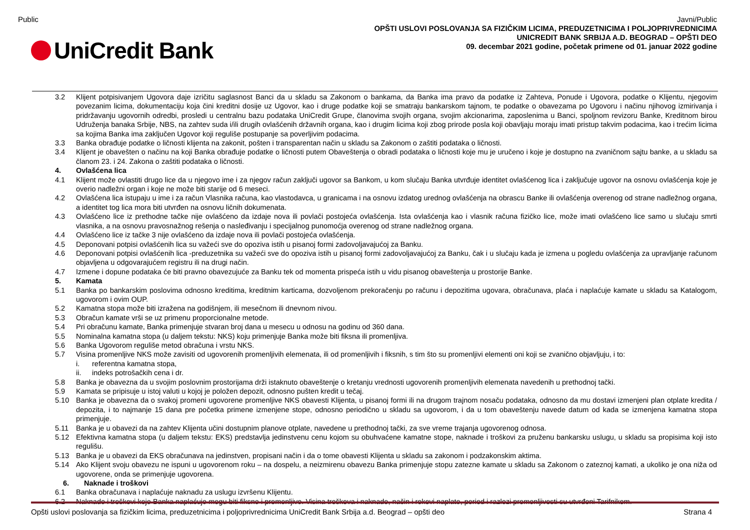Public
UniCredit Bank
Javni/Public
OPŠTI USLOVI POSLOVANJA SA FIZIČKIM LICIMA, PREDUZETNICIMA I POLJOPRIVREDNICIMA
UNICREDIT BANK SRBIJA A.D. BEOGRAD – OPŠTI DEO
09. decembar 2021 godine, početak primene od 01. januar 2022 godine
3.2 Klijent potpisivanjem Ugovora daje izričitu saglasnost Banci da u skladu sa Zakonom o bankama, da Banka ima pravo da podatke iz Zahteva, Ponude i Ugovora, podatke o Klijentu, njegovim povezanim licima, dokumentaciju koja čini kreditni dosije uz Ugovor, kao i druge podatke koji se smatraju bankarskom tajnom, te podatke o obavezama po Ugovoru i načinu njihovog izmirivanja i pridržavanju ugovornih odredbi, prosledi u centralnu bazu podataka UniCredit Grupe, članovima svojih organa, svojim akcionarima, zaposlenima u Banci, spoljnom revizoru Banke, Kreditnom birou Udruženja banaka Srbije, NBS, na zahtev suda i/ili drugih ovlašćenih državnih organa, kao i drugim licima koji zbog prirode posla koji obavljaju moraju imati pristup takvim podacima, kao i trećim licima sa kojima Banka ima zaključen Ugovor koji reguliše postupanje sa poverljivim podacima.
3.3 Banka obrađuje podatke o ličnosti klijenta na zakonit, pošten i transparentan način u skladu sa Zakonom o zaštiti podataka o ličnosti.
3.4 Klijent je obavešten o načinu na koji Banka obrađuje podatke o ličnosti putem Obaveštenja o obradi podataka o ličnosti koje mu je uručeno i koje je dostupno na zvaničnom sajtu banke, a u skladu sa članom 23. i 24. Zakona o zaštiti podataka o ličnosti.
4. Ovlašćena lica
4.1 Klijent može ovlastiti drugo lice da u njegovo ime i za njegov račun zaključi ugovor sa Bankom, u kom slučaju Banka utvrđuje identitet ovlašćenog lica i zaključuje ugovor na osnovu ovlašćenja koje je overio nadležni organ i koje ne može biti starije od 6 meseci.
4.2 Ovlašćena lica istupaju u ime i za račun Vlasnika računa, kao vlastodavca, u granicama i na osnovu izdatog urednog ovlašćenja na obrascu Banke ili ovlašćenja overenog od strane nadležnog organa, a identitet tog lica mora biti utvrđen na osnovu ličnih dokumenata.
4.3 Ovlašćeno lice iz prethodne tačke nije ovlašćeno da izdaje nova ili povlači postojeća ovlašćenja. Ista ovlašćenja kao i vlasnik računa fizičko lice, može imati ovlašćeno lice samo u slučaju smrti vlasnika, a na osnovu pravosnažnog rešenja o nasleđivanju i specijalnog punomoćja overenog od strane nadležnog organa.
4.4 Ovlašćeno lice iz tačke 3 nije ovlašćeno da izdaje nova ili povlači postojeća ovlašćenja.
4.5 Deponovani potpisi ovlašćenih lica su važeći sve do opoziva istih u pisanoj formi zadovoljavajućoj za Banku.
4.6 Deponovani potpisi ovlašćenih lica -preduzetnika su važeći sve do opoziva istih u pisanoj formi zadovoljavajućoj za Banku, čak i u slučaju kada je izmena u pogledu ovlašćenja za upravljanje računom objavljena u odgovarajućem registru ili na drugi način.
4.7 Izmene i dopune podataka će biti pravno obavezujuće za Banku tek od momenta prispeća istih u vidu pisanog obaveštenja u prostorije Banke.
5. Kamata
5.1 Banka po bankarskim poslovima odnosno kreditima, kreditnim karticama, dozvoljenom prekoračenju po računu i depozitima ugovara, obračunava, plaća i naplaćuje kamate u skladu sa Katalogom, ugovorom i ovim OUP.
5.2 Kamatna stopa može biti izražena na godišnjem, ili mesečnom ili dnevnom nivou.
5.3 Obračun kamate vrši se uz primenu proporcionalne metode.
5.4 Pri obračunu kamate, Banka primenjuje stvaran broj dana u mesecu u odnosu na godinu od 360 dana.
5.5 Nominalna kamatna stopa (u daljem tekstu: NKS) koju primenjuje Banka može biti fiksna ili promenljiva.
5.6 Banka Ugovorom reguliše metod obračuna i vrstu NKS.
5.7 Visina promenljive NKS može zavisiti od ugovorenih promenljivih elemenata, ili od promenljivih i fiksnih, s tim što su promenljivi elementi oni koji se zvanično objavljuju, i to:
i. referentna kamatna stopa,
ii. indeks potrošačkih cena i dr.
5.8 Banka je obavezna da u svojim poslovnim prostorijama drži istaknuto obaveštenje o kretanju vrednosti ugovorenih promenljivih elemenata navedenih u prethodnoj tački.
5.9 Kamata se pripisuje u istoj valuti u kojoj je položen depozit, odnosno pušten kredit u tečaj.
5.10 Banka je obavezna da o svakoj promeni ugovorene promenljive NKS obavesti Klijenta, u pisanoj formi ili na drugom trajnom nosaču podataka, odnosno da mu dostavi izmenjeni plan otplate kredita / depozita, i to najmanje 15 dana pre početka primene izmenjene stope, odnosno periodično u skladu sa ugovorom, i da u tom obaveštenju navede datum od kada se izmenjena kamatna stopa primenjuje.
5.11 Banka je u obavezi da na zahtev Klijenta učini dostupnim planove otplate, navedene u prethodnoj tački, za sve vreme trajanja ugovorenog odnosa.
5.12 Efektivna kamatna stopa (u daljem tekstu: EKS) predstavlja jedinstvenu cenu kojom su obuhvaćene kamatne stope, naknade i troškovi za pruženu bankarsku uslugu, u skladu sa propisima koji isto regulišu.
5.13 Banka je u obavezi da EKS obračunava na jedinstven, propisani način i da o tome obavesti Klijenta u skladu sa zakonom i podzakonskim aktima.
5.14 Ako Klijent svoju obavezu ne ispuni u ugovorenom roku – na dospelu, a neizmirenu obavezu Banka primenjuje stopu zatezne kamate u skladu sa Zakonom o zateznoj kamati, a ukoliko je ona niža od ugovorene, onda se primenjuje ugovorena.
6. Naknade i troškovi
6.1 Banka obračunava i naplaćuje naknadu za uslugu izvršenu Klijentu.
6.2 Naknade i troškovi koje Banka naplaćuje mogu biti fiksne i promenljive. Visina troškova i naknade, način i rokovi naplate, period i razlozi promenljivosti su utvrđeni Tarifnikom.
Opšti uslovi poslovanja sa fizičkim licima, preduzetnicima i poljoprivrednicima UniCredit Bank Srbija a.d. Beograd – opšti deo Strana 4